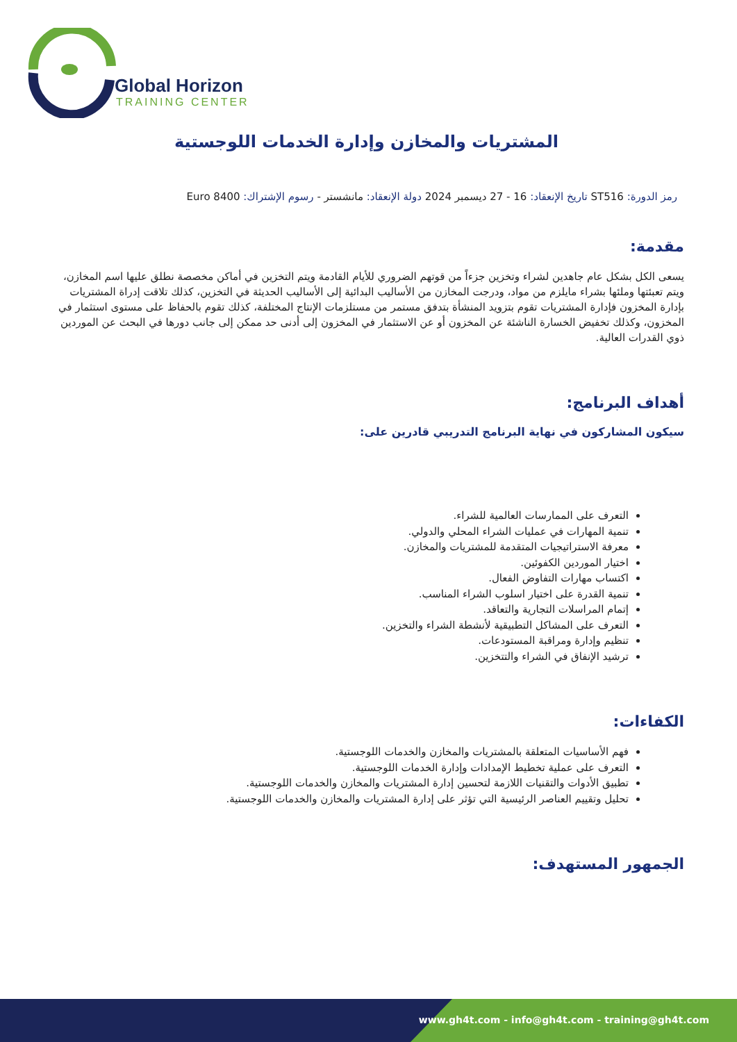Global Horizon
TRAINING CENTER
المشتريات والمخازن وإدارة الخدمات اللوجستية
رمز الدورة: ST516 تاريخ الإنعقاد: 16 - 27 ديسمبر 2024 دولة الإنعقاد: مانشستر - رسوم الإشتراك: 8400 Euro
مقدمة:
يسعى الكل بشكل عام جاهدين لشراء وتخزين جزءاً من قوتهم الضروري للأيام القادمة ويتم التخزين في أماكن مخصصة نطلق عليها اسم المخازن، ويتم تعبئتها وملئها بشراء مايلزم من مواد، ودرجت المخازن من الأساليب البدائية إلى الأساليب الحديثة في التخزين، كذلك تلاقت إدراة المشتريات بإدارة المخزون فإدارة المشتريات تقوم بتزويد المنشأة بتدفق مستمر من مستلزمات الإنتاج المختلفة، كذلك تقوم بالحفاظ على مستوى استثمار في المخزون، وكذلك تخفيض الخسارة الناشئة عن المخزون أو عن الاستثمار في المخزون إلى أدنى حد ممكن إلى جانب دورها في البحث عن الموردين ذوي القدرات العالية.
أهداف البرنامج:
سيكون المشاركون في نهاية البرنامج التدريبي قادرين على:
التعرف على الممارسات العالمية للشراء.
تنمية المهارات في عمليات الشراء المحلي والدولي.
معرفة الاستراتيجيات المتقدمة للمشتريات والمخازن.
اختيار الموردين الكفوئين.
اكتساب مهارات التفاوض الفعال.
تنمية القدرة على اختيار اسلوب الشراء المناسب.
إتمام المراسلات التجارية والتعاقد.
التعرف على المشاكل التطبيقية لأنشطة الشراء والتخزين.
تنظيم وإدارة ومراقبة المستودعات.
ترشيد الإنفاق في الشراء والتتخزين.
الكفاءات:
فهم الأساسيات المتعلقة بالمشتريات والمخازن والخدمات اللوجستية.
التعرف على عملية تخطيط الإمدادات وإدارة الخدمات اللوجستية.
تطبيق الأدوات والتقنيات اللازمة لتحسين إدارة المشتريات والمخازن والخدمات اللوجستية.
تحليل وتقييم العناصر الرئيسية التي تؤثر على إدارة المشتريات والمخازن والخدمات اللوجستية.
الجمهور المستهدف:
www.gh4t.com - info@gh4t.com - training@gh4t.com